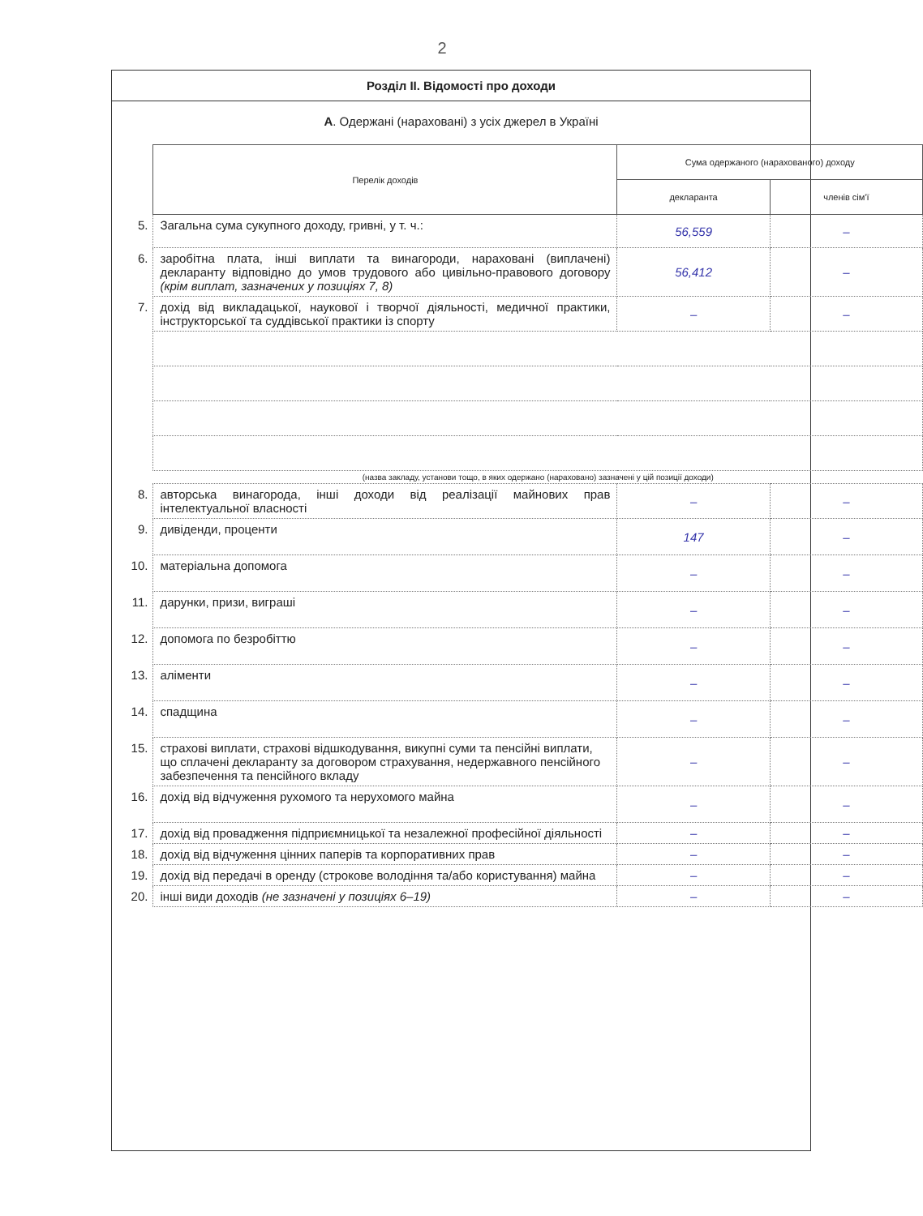2
Розділ ІІ. Відомості про доходи
А. Одержані (нараховані) з усіх джерел в Україні
| | Перелік доходів | Сума одержаного (нарахованого) доходу | |
| | | декларанта | членів сім'ї |
| 5. | Загальна сума сукупного доходу, гривні, у т. ч.: | 56,559 | – |
| 6. | заробітна плата, інші виплати та винагороди, нараховані (виплачені) декларанту відповідно до умов трудового або цивільно-правового договору (крім виплат, зазначених у позиціях 7, 8) | 56,412 | – |
| 7. | дохід від викладацької, наукової і творчої діяльності, медичної практики, інструкторської та суддівської практики із спорту | – | – |
| | (назва закладу, установи тощо, в яких одержано (нараховано) зазначені у цій позиції доходи) | | |
| 8. | авторська винагорода, інші доходи від реалізації майнових прав інтелектуальної власності | – | – |
| 9. | дивіденди, проценти | 147 | – |
| 10. | матеріальна допомога | – | – |
| 11. | дарунки, призи, виграші | – | – |
| 12. | допомога по безробіттю | – | – |
| 13. | аліменти | – | – |
| 14. | спадщина | – | – |
| 15. | страхові виплати, страхові відшкодування, викупні суми та пенсійні виплати, що сплачені декларанту за договором страхування, недержавного пенсійного забезпечення та пенсійного вкладу | – | – |
| 16. | дохід від відчуження рухомого та нерухомого майна | – | – |
| 17. | дохід від провадження підприємницької та незалежної професійної діяльності | – | – |
| 18. | дохід від відчуження цінних паперів та корпоративних прав | – | – |
| 19. | дохід від передачі в оренду (строкове володіння та/або користування) майна | – | – |
| 20. | інші види доходів (не зазначені у позиціях 6–19) | – | – |